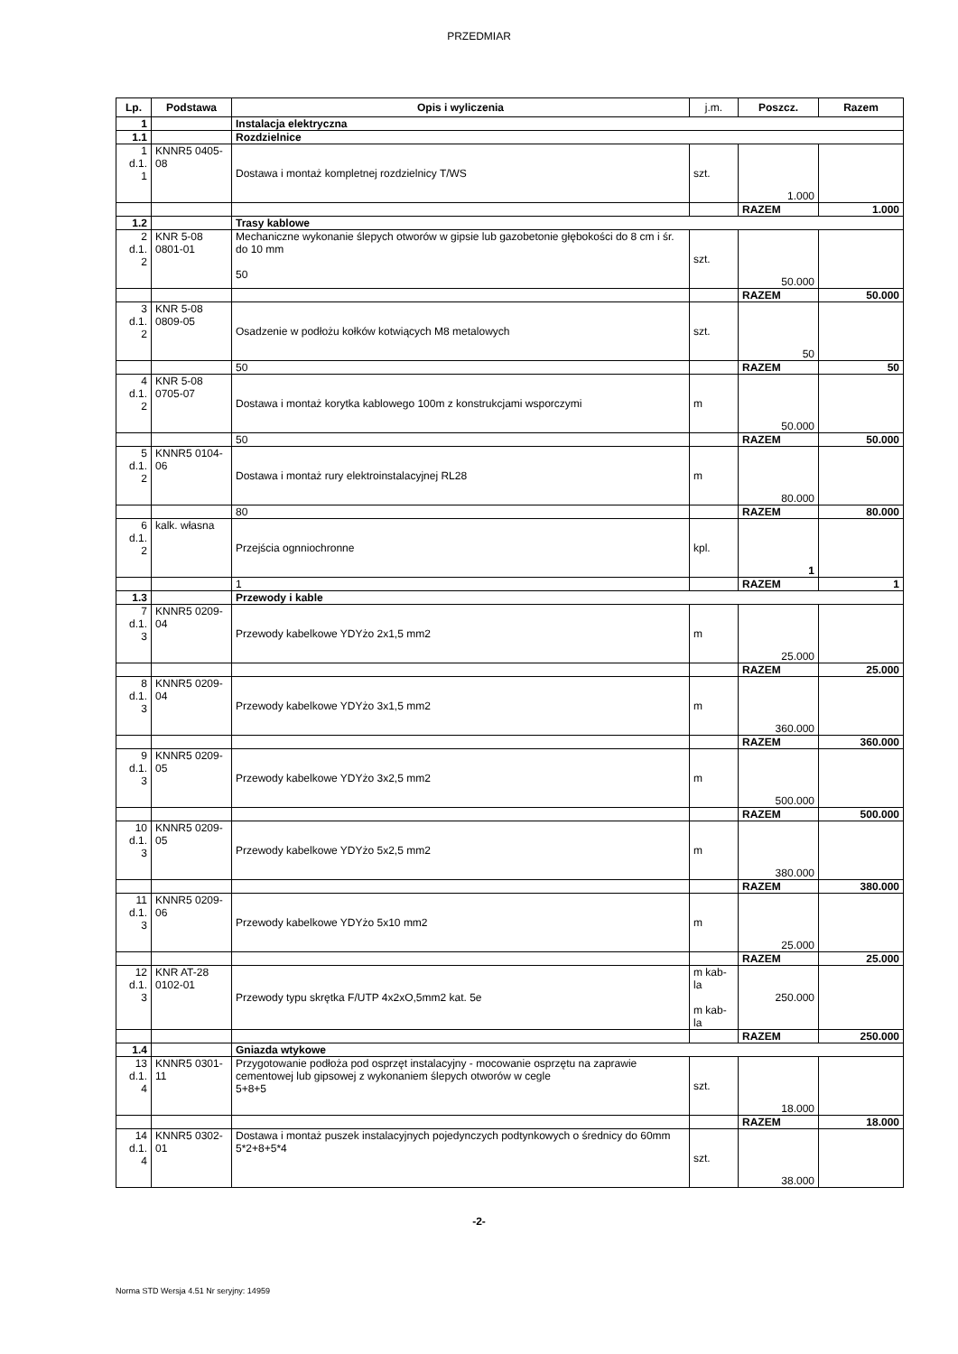PRZEDMIAR
| Lp. | Podstawa | Opis i wyliczenia | j.m. | Poszcz. | Razem |
| --- | --- | --- | --- | --- | --- |
| 1 | | Instalacja elektryczna | | | |
| 1.1 | | Rozdzielnice | | | |
| 1 d.1. 1 | KNNR5 0405-08 | Dostawa i montaż kompletnej rozdzielnicy T/WS | szt. | 1.000 | |
| | | | | RAZEM | 1.000 |
| 1.2 | | Trasy kablowe | | | |
| 2 d.1. 2 | KNR 5-08 0801-01 | Mechaniczne wykonanie ślepych otworów w gipsie lub gazobetonie głębokości do 8 cm i śr. do 10 mm 50 | szt. | 50.000 | |
| | | | | RAZEM | 50.000 |
| 3 d.1. 2 | KNR 5-08 0809-05 | Osadzenie w podłożu kołków kotwiących M8 metalowych | szt. | 50 | |
| | | 50 | | RAZEM | 50 |
| 4 d.1. 2 | KNR 5-08 0705-07 | Dostawa i montaż korytka kablowego 100m z konstrukcjami wsporczymi | m | 50.000 | |
| | | 50 | | RAZEM | 50.000 |
| 5 d.1. 2 | KNNR5 0104-06 | Dostawa i montaż rury elektroinstalacyjnej RL28 | m | 80.000 | |
| | | 80 | | RAZEM | 80.000 |
| 6 d.1. 2 | kalk. własna | Przejścia ognniochronne | kpl. | 1 | |
| | | 1 | | RAZEM | 1 |
| 1.3 | | Przewody i kable | | | |
| 7 d.1. 3 | KNNR5 0209-04 | Przewody kabelkowe YDYżo 2x1,5 mm2 | m | 25.000 | |
| | | | | RAZEM | 25.000 |
| 8 d.1. 3 | KNNR5 0209-04 | Przewody kabelkowe YDYżo 3x1,5 mm2 | m | 360.000 | |
| | | | | RAZEM | 360.000 |
| 9 d.1. 3 | KNNR5 0209-05 | Przewody kabelkowe YDYżo 3x2,5 mm2 | m | 500.000 | |
| | | | | RAZEM | 500.000 |
| 10 d.1. 3 | KNNR5 0209-05 | Przewody kabelkowe YDYżo 5x2,5 mm2 | m | 380.000 | |
| | | | | RAZEM | 380.000 |
| 11 d.1. 3 | KNNR5 0209-06 | Przewody kabelkowe YDYżo 5x10 mm2 | m | 25.000 | |
| | | | | RAZEM | 25.000 |
| 12 d.1. 3 | KNR AT-28 0102-01 | Przewody typu skrętka F/UTP 4x2xO,5mm2 kat. 5e | m kab-la m kab-la | 250.000 | |
| | | | | RAZEM | 250.000 |
| 1.4 | | Gniazda wtykowe | | | |
| 13 d.1. 4 | KNNR5 0301-11 | Przygotowanie podłoża pod osprzęt instalacyjny - mocowanie osprzętu na zaprawie cementowej lub gipsowej z wykonaniem ślepych otworów w cegle 5+8+5 | szt. | 18.000 | |
| | | | | RAZEM | 18.000 |
| 14 d.1. 4 | KNNR5 0302-01 | Dostawa i montaż puszek instalacyjnych pojedynczych podtynkowych o średnicy do 60mm 5*2+8+5*4 | szt. | 38.000 | |
-2-
Norma STD Wersja 4.51 Nr seryjny: 14959